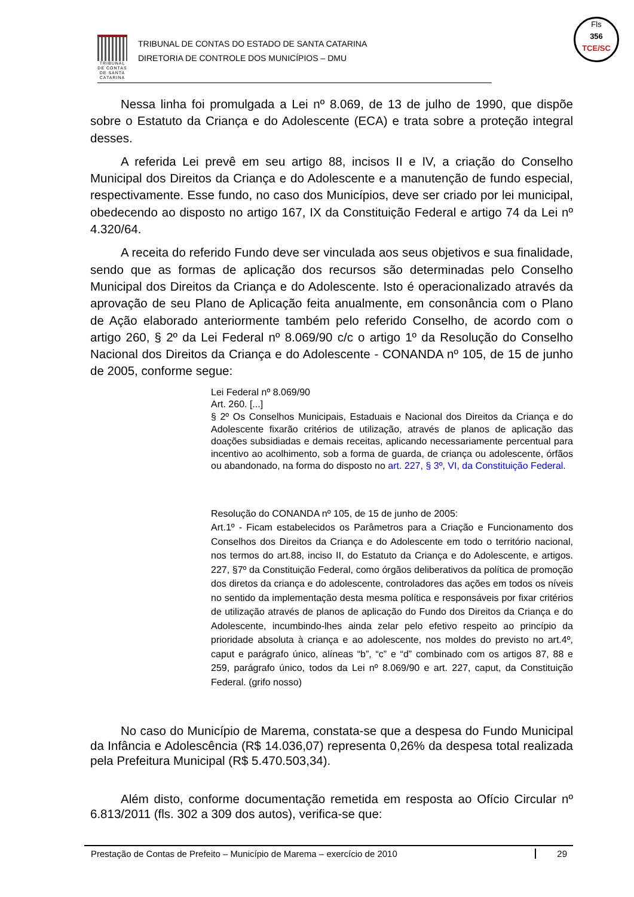TRIBUNAL DE CONTAS DE SANTA CATARINA
TRIBUNAL DE CONTAS DO ESTADO DE SANTA CATARINA
DIRETORIA DE CONTROLE DOS MUNICÍPIOS – DMU
Fls
356
TCE/SC
Nessa linha foi promulgada a Lei nº 8.069, de 13 de julho de 1990, que dispõe sobre o Estatuto da Criança e do Adolescente (ECA) e trata sobre a proteção integral desses.
A referida Lei prevê em seu artigo 88, incisos II e IV, a criação do Conselho Municipal dos Direitos da Criança e do Adolescente e a manutenção de fundo especial, respectivamente. Esse fundo, no caso dos Municípios, deve ser criado por lei municipal, obedecendo ao disposto no artigo 167, IX da Constituição Federal e artigo 74 da Lei nº 4.320/64.
A receita do referido Fundo deve ser vinculada aos seus objetivos e sua finalidade, sendo que as formas de aplicação dos recursos são determinadas pelo Conselho Municipal dos Direitos da Criança e do Adolescente. Isto é operacionalizado através da aprovação de seu Plano de Aplicação feita anualmente, em consonância com o Plano de Ação elaborado anteriormente também pelo referido Conselho, de acordo com o artigo 260, § 2º da Lei Federal nº 8.069/90 c/c o artigo 1º da Resolução do Conselho Nacional dos Direitos da Criança e do Adolescente - CONANDA nº 105, de 15 de junho de 2005, conforme segue:
Lei Federal nº 8.069/90
Art. 260. [...]
§ 2º Os Conselhos Municipais, Estaduais e Nacional dos Direitos da Criança e do Adolescente fixarão critérios de utilização, através de planos de aplicação das doações subsidiadas e demais receitas, aplicando necessariamente percentual para incentivo ao acolhimento, sob a forma de guarda, de criança ou adolescente, órfãos ou abandonado, na forma do disposto no art. 227, § 3º, VI, da Constituição Federal.
Resolução do CONANDA nº 105, de 15 de junho de 2005:
Art.1º - Ficam estabelecidos os Parâmetros para a Criação e Funcionamento dos Conselhos dos Direitos da Criança e do Adolescente em todo o território nacional, nos termos do art.88, inciso II, do Estatuto da Criança e do Adolescente, e artigos. 227, §7º da Constituição Federal, como órgãos deliberativos da política de promoção dos diretos da criança e do adolescente, controladores das ações em todos os níveis no sentido da implementação desta mesma política e responsáveis por fixar critérios de utilização através de planos de aplicação do Fundo dos Direitos da Criança e do Adolescente, incumbindo-lhes ainda zelar pelo efetivo respeito ao princípio da prioridade absoluta à criança e ao adolescente, nos moldes do previsto no art.4º, caput e parágrafo único, alíneas “b”, “c” e “d” combinado com os artigos 87, 88 e 259, parágrafo único, todos da Lei nº 8.069/90 e art. 227, caput, da Constituição Federal. (grifo nosso)
No caso do Município de Marema, constata-se que a despesa do Fundo Municipal da Infância e Adolescência (R$ 14.036,07) representa 0,26% da despesa total realizada pela Prefeitura Municipal (R$ 5.470.503,34).
Além disto, conforme documentação remetida em resposta ao Ofício Circular nº 6.813/2011 (fls. 302 a 309 dos autos), verifica-se que:
Prestação de Contas de Prefeito – Município de Marema – exercício de 2010 29